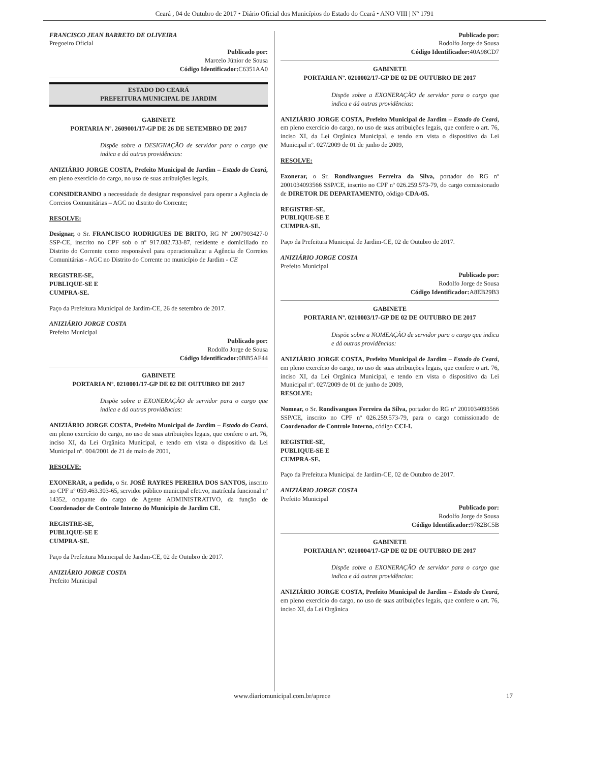Ceará , 04 de Outubro de 2017 • Diário Oficial dos Municípios do Estado do Ceará • ANO VIII | Nº 1791
FRANCISCO JEAN BARRETO DE OLIVEIRA
Pregoeiro Oficial
Publicado por:
Marcelo Júnior de Sousa
Código Identificador: C6351AA0
ESTADO DO CEARÁ
PREFEITURA MUNICIPAL DE JARDIM
GABINETE
PORTARIA Nº. 2609001/17-GP DE 26 DE SETEMBRO DE 2017
Dispõe sobre a DESIGNAÇÃO de servidor para o cargo que indica e dá outras providências:
ANIZIÁRIO JORGE COSTA, Prefeito Municipal de Jardim – Estado do Ceará, em pleno exercício do cargo, no uso de suas atribuições legais,
CONSIDERANDO a necessidade de designar responsável para operar a Agência de Correios Comunitárias – AGC no distrito do Corrente;
RESOLVE:
Designar, o Sr. FRANCISCO RODRIGUES DE BRITO, RG Nº 2007903427-0 SSP-CE, inscrito no CPF sob o nº 917.082.733-87, residente e domiciliado no Distrito do Corrente como responsável para operacionalizar a Agência de Correios Comunitárias - AGC no Distrito do Corrente no município de Jardim - CE
REGISTRE-SE,
PUBLIQUE-SE E
CUMPRA-SE.
Paço da Prefeitura Municipal de Jardim-CE, 26 de setembro de 2017.
ANIZIÁRIO JORGE COSTA
Prefeito Municipal
Publicado por:
Rodolfo Jorge de Sousa
Código Identificador: 0BB5AF44
GABINETE
PORTARIA Nº. 0210001/17-GP DE 02 DE OUTUBRO DE 2017
Dispõe sobre a EXONERAÇÃO de servidor para o cargo que indica e dá outras providências:
ANIZIÁRIO JORGE COSTA, Prefeito Municipal de Jardim – Estado do Ceará, em pleno exercício do cargo, no uso de suas atribuições legais, que confere o art. 76, inciso XI, da Lei Orgânica Municipal, e tendo em vista o dispositivo da Lei Municipal nº. 004/2001 de 21 de maio de 2001,
RESOLVE:
EXONERAR, a pedido, o Sr. JOSÉ RAYRES PEREIRA DOS SANTOS, inscrito no CPF nº 059.463.303-65, servidor público municipal efetivo, matrícula funcional nº 14352, ocupante do cargo de Agente ADMINISTRATIVO, da função de Coordenador de Controle Interno do Município de Jardim CE.
REGISTRE-SE,
PUBLIQUE-SE E
CUMPRA-SE.
Paço da Prefeitura Municipal de Jardim-CE, 02 de Outubro de 2017.
ANIZIÁRIO JORGE COSTA
Prefeito Municipal
Publicado por:
Rodolfo Jorge de Sousa
Código Identificador: 40A98CD7
GABINETE
PORTARIA Nº. 0210002/17-GP DE 02 DE OUTUBRO DE 2017
Dispõe sobre a EXONERAÇÃO de servidor para o cargo que indica e dá outras providências:
ANIZIÁRIO JORGE COSTA, Prefeito Municipal de Jardim – Estado do Ceará, em pleno exercício do cargo, no uso de suas atribuições legais, que confere o art. 76, inciso XI, da Lei Orgânica Municipal, e tendo em vista o dispositivo da Lei Municipal nº. 027/2009 de 01 de junho de 2009,
RESOLVE:
Exonerar, o Sr. Rondivangues Ferreira da Silva, portador do RG nº 2001034093566 SSP/CE, inscrito no CPF nº 026.259.573-79, do cargo comissionado de DIRETOR DE DEPARTAMENTO, código CDA-05.
REGISTRE-SE,
PUBLIQUE-SE E
CUMPRA-SE.
Paço da Prefeitura Municipal de Jardim-CE, 02 de Outubro de 2017.
ANIZIÁRIO JORGE COSTA
Prefeito Municipal
Publicado por:
Rodolfo Jorge de Sousa
Código Identificador: A8EB29B3
GABINETE
PORTARIA Nº. 0210003/17-GP DE 02 DE OUTUBRO DE 2017
Dispõe sobre a NOMEAÇÃO de servidor para o cargo que indica e dá outras providências:
ANIZIÁRIO JORGE COSTA, Prefeito Municipal de Jardim – Estado do Ceará, em pleno exercício do cargo, no uso de suas atribuições legais, que confere o art. 76, inciso XI, da Lei Orgânica Municipal, e tendo em vista o dispositivo da Lei Municipal nº. 027/2009 de 01 de junho de 2009,
RESOLVE:
Nomear, o Sr. Rondivangues Ferreira da Silva, portador do RG nº 2001034093566 SSP/CE, inscrito no CPF nº 026.259.573-79, para o cargo comissionado de Coordenador de Controle Interno, código CCI-I.
REGISTRE-SE,
PUBLIQUE-SE E
CUMPRA-SE.
Paço da Prefeitura Municipal de Jardim-CE, 02 de Outubro de 2017.
ANIZIÁRIO JORGE COSTA
Prefeito Municipal
Publicado por:
Rodolfo Jorge de Sousa
Código Identificador: 9782BC5B
GABINETE
PORTARIA Nº. 0210004/17-GP DE 02 DE OUTUBRO DE 2017
Dispõe sobre a EXONERAÇÃO de servidor para o cargo que indica e dá outras providências:
ANIZIÁRIO JORGE COSTA, Prefeito Municipal de Jardim – Estado do Ceará, em pleno exercício do cargo, no uso de suas atribuições legais, que confere o art. 76, inciso XI, da Lei Orgânica
www.diariomunicipal.com.br/aprece 17